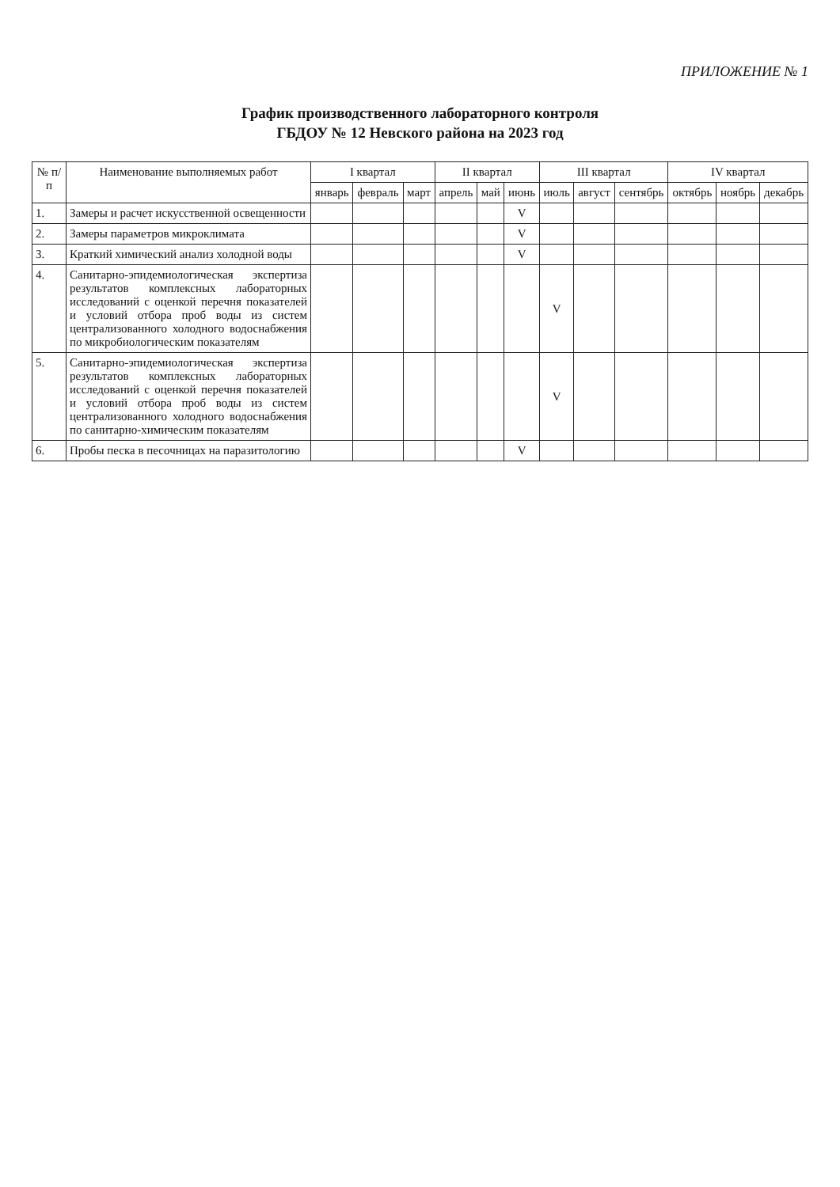ПРИЛОЖЕНИЕ № 1
График производственного лабораторного контроля
ГБДОУ № 12 Невского района на 2023 год
| № п/п | Наименование выполняемых работ | I квартал | | | II квартал | | | III квартал | | | IV квартал | | |
| --- | --- | --- | --- | --- | --- | --- | --- | --- | --- | --- | --- | --- | --- |
| | | январь | февраль | март | апрель | май | июнь | июль | август | сентябрь | октябрь | ноябрь | декабрь |
| 1. | Замеры и расчет искусственной освещенности | | | | | | V | | | | | | |
| 2. | Замеры параметров микроклимата | | | | | | V | | | | | | |
| 3. | Краткий химический анализ холодной воды | | | | | | V | | | | | | |
| 4. | Санитарно-эпидемиологическая экспертиза результатов комплексных лабораторных исследований с оценкой перечня показателей и условий отбора проб воды из систем централизованного холодного водоснабжения по микробиологическим показателям | | | | | | | V | | | | | |
| 5. | Санитарно-эпидемиологическая экспертиза результатов комплексных лабораторных исследований с оценкой перечня показателей и условий отбора проб воды из систем централизованного холодного водоснабжения по санитарно-химическим показателям | | | | | | | V | | | | | |
| 6. | Пробы песка в песочницах на паразитологию | | | | | | V | | | | | | |